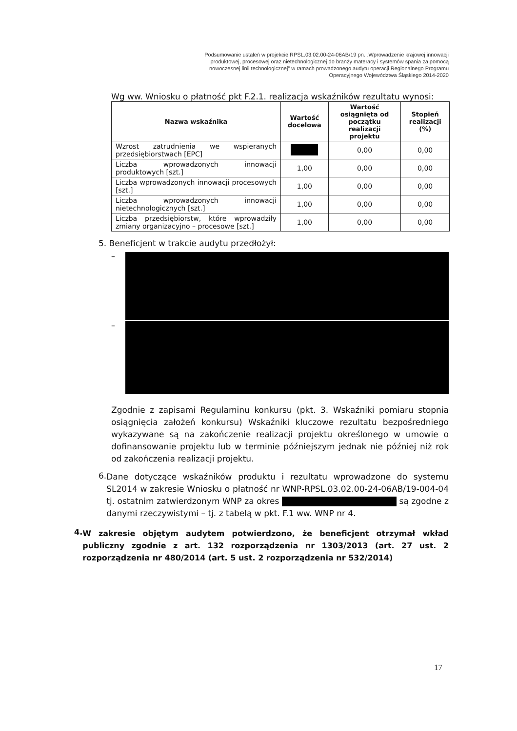Podsumowanie ustaleń w projekcie RPSL.03.02.00-24-06AB/19 pn. „Wprowadzenie krajowej innowacji produktowej, procesowej oraz nietechnologicznej do branży materacy i systemów spania za pomocą nowoczesnej linii technologicznej” w ramach prowadzonego audytu operacji Regionalnego Programu Operacyjnego Województwa Śląskiego 2014-2020
Wg ww. Wniosku o płatność pkt F.2.1. realizacja wskaźników rezultatu wynosi:
| Nazwa wskaźnika | Wartość docelowa | Wartość osiągnięta od początku realizacji projektu | Stopień realizacji (%) |
| --- | --- | --- | --- |
| Wzrost zatrudnienia we wspieranych przedsiębiorstwach [EPC] | | 0,00 | 0,00 |
| Liczba wprowadzonych innowacji produktowych [szt.] | 1,00 | 0,00 | 0,00 |
| Liczba wprowadzonych innowacji procesowych [szt.] | 1,00 | 0,00 | 0,00 |
| Liczba wprowadzonych innowacji nietechnologicznych [szt.] | 1,00 | 0,00 | 0,00 |
| Liczba przedsiębiorstw, które wprowadziły zmiany organizacyjno – procesowe [szt.] | 1,00 | 0,00 | 0,00 |
5. Beneficjent w trakcie audytu przedłożył:
–
–
Zgodnie z zapisami Regulaminu konkursu (pkt. 3. Wskaźniki pomiaru stopnia osiągnięcia założeń konkursu) Wskaźniki kluczowe rezultatu bezpośredniego wykazywane są na zakończenie realizacji projektu określonego w umowie o dofinansowanie projektu lub w terminie późniejszym jednak nie później niż rok od zakończenia realizacji projektu.
6.
Dane dotyczące wskaźników produktu i rezultatu wprowadzone do systemu SL2014 w zakresie Wniosku o płatność nr WNP-RPSL.03.02.00-24-06AB/19-004-04 tj. ostatnim zatwierdzonym WNP za okres są zgodne z danymi rzeczywistymi – tj. z tabelą w pkt. F.1 ww. WNP nr 4.
4.
W zakresie objętym audytem potwierdzono, że beneficjent otrzymał wkład publiczny zgodnie z art. 132 rozporządzenia nr 1303/2013 (art. 27 ust. 2 rozporządzenia nr 480/2014 (art. 5 ust. 2 rozporządzenia nr 532/2014)
17